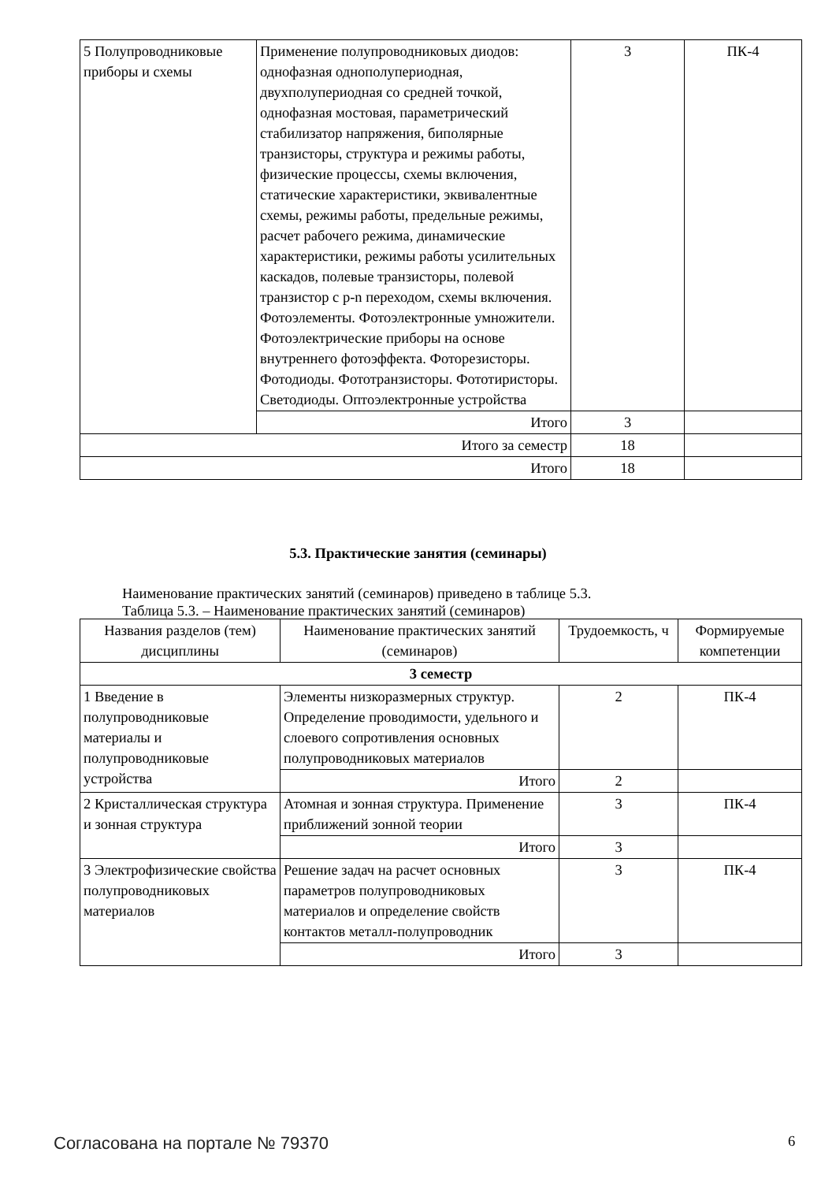| 5 Полупроводниковые приборы и схемы | Применение полупроводниковых диодов: однофазная однополупериодная, двухполупериодная со средней точкой, однофазная мостовая, параметрический стабилизатор напряжения, биполярные транзисторы, структура и режимы работы, физические процессы, схемы включения, статические характеристики, эквивалентные схемы, режимы работы, предельные режимы, расчет рабочего режима, динамические характеристики, режимы работы усилительных каскадов, полевые транзисторы, полевой транзистор с p-n переходом, схемы включения. Фотоэлементы. Фотоэлектронные умножители. Фотоэлектрические приборы на основе внутреннего фотоэффекта. Фоторезисторы. Фотодиоды. Фототранзисторы. Фототиристоры. Светодиоды. Оптоэлектронные устройства | 3 | ПК-4 |
| | Итого | 3 | |
| Итого за семестр | | 18 | |
| Итого | | 18 | |
5.3. Практические занятия (семинары)
Наименование практических занятий (семинаров) приведено в таблице 5.3.
Таблица 5.3. – Наименование практических занятий (семинаров)
| Названия разделов (тем) дисциплины | Наименование практических занятий (семинаров) | Трудоемкость, ч | Формируемые компетенции |
| --- | --- | --- | --- |
| 3 семестр | | | |
| 1 Введение в полупроводниковые материалы и полупроводниковые устройства | Элементы низкоразмерных структур. Определение проводимости, удельного и слоевого сопротивления основных полупроводниковых материалов | 2 | ПК-4 |
| | Итого | 2 | |
| 2 Кристаллическая структура и зонная структура | Атомная и зонная структура. Применение приближений зонной теории | 3 | ПК-4 |
| | Итого | 3 | |
| 3 Электрофизические свойства полупроводниковых материалов | Решение задач на расчет основных параметров полупроводниковых материалов и определение свойств контактов металл-полупроводник | 3 | ПК-4 |
| | Итого | 3 | |
Согласована на портале № 79370 6